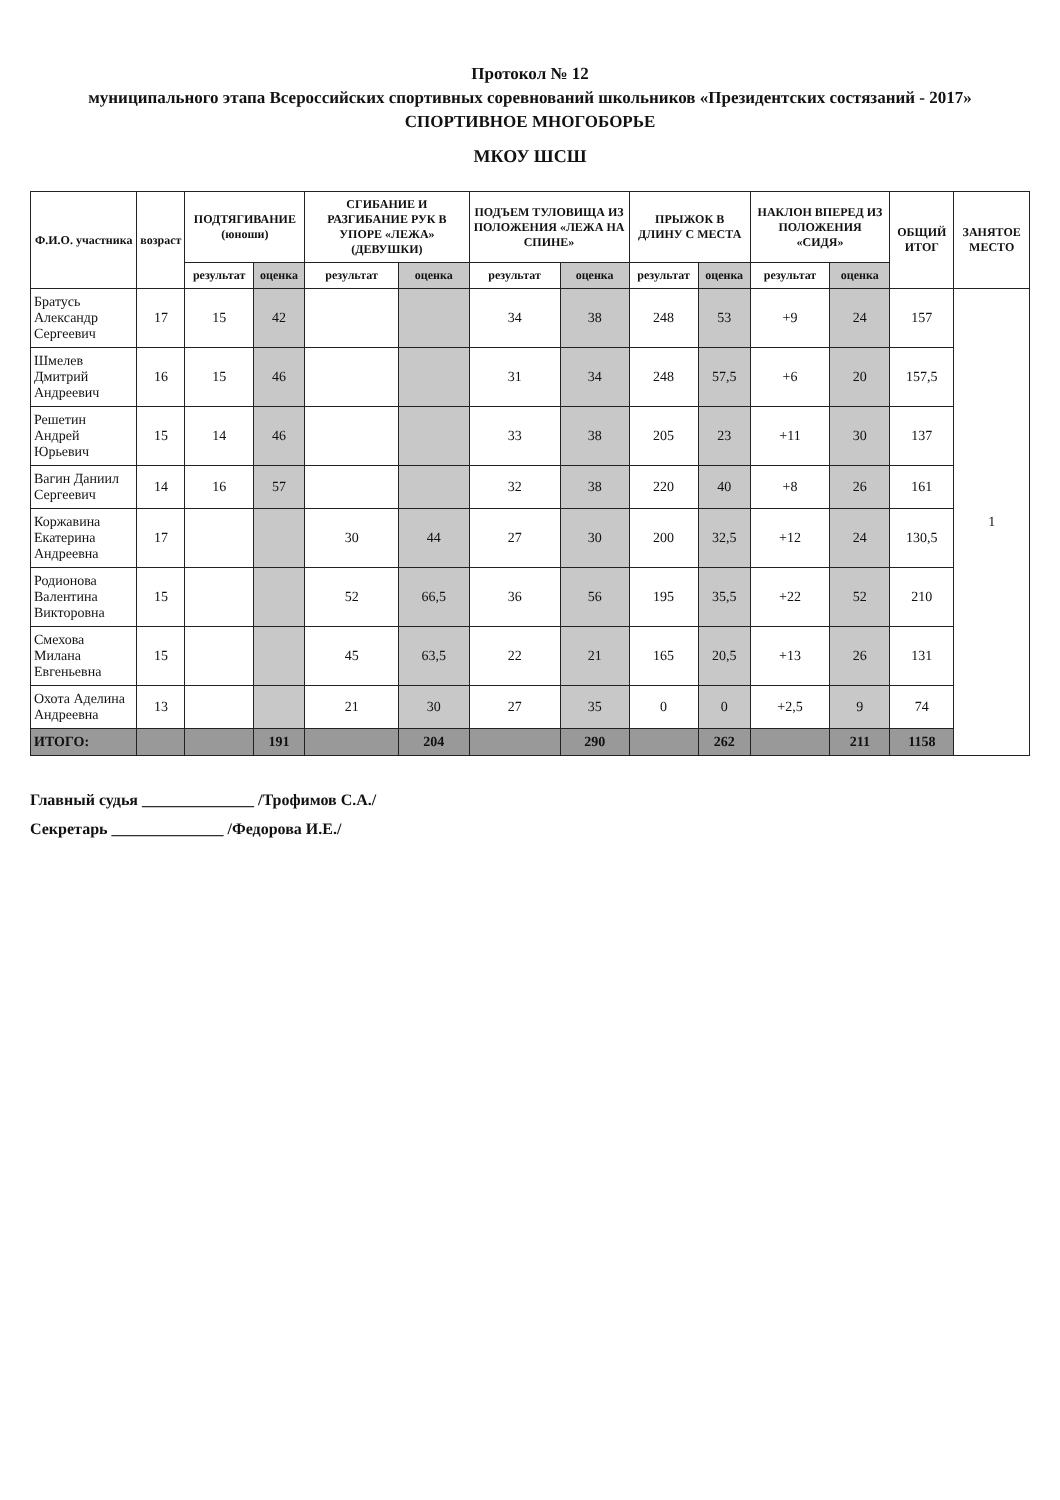Протокол № 12
муниципального этапа Всероссийских спортивных соревнований школьников «Президентских состязаний - 2017»
СПОРТИВНОЕ МНОГОБОРЬЕ
МКОУ ШСШ
| Ф.И.О. участника | возраст | ПОДТЯГИВАНИЕ (юноши) | | СГИБАНИЕ И РАЗГИБАНИЕ РУК В УПОРЕ «ЛЕЖА» (ДЕВУШКИ) | | ПОДЪЕМ ТУЛОВИЩА ИЗ ПОЛОЖЕНИЯ «ЛЕЖА НА СПИНЕ» | | ПРЫЖОК В ДЛИНУ С МЕСТА | | НАКЛОН ВПЕРЕД ИЗ ПОЛОЖЕНИЯ «СИДЯ» | | ОБЩИЙ ИТОГ | ЗАНЯТОЕ МЕСТО |
| --- | --- | --- | --- | --- | --- | --- | --- | --- | --- | --- | --- | --- | --- |
| | | результат | оценка | результат | оценка | результат | оценка | результат | оценка | результат | оценка | | |
| Братусь Александр Сергеевич | 17 | 15 | 42 | | | 34 | 38 | 248 | 53 | +9 | 24 | 157 | 1 |
| Шмелев Дмитрий Андреевич | 16 | 15 | 46 | | | 31 | 34 | 248 | 57,5 | +6 | 20 | 157,5 | |
| Решетин Андрей Юрьевич | 15 | 14 | 46 | | | 33 | 38 | 205 | 23 | +11 | 30 | 137 | |
| Вагин Даниил Сергеевич | 14 | 16 | 57 | | | 32 | 38 | 220 | 40 | +8 | 26 | 161 | |
| Коржавина Екатерина Андреевна | 17 | | | 30 | 44 | 27 | 30 | 200 | 32,5 | +12 | 24 | 130,5 | |
| Родионова Валентина Викторовна | 15 | | | 52 | 66,5 | 36 | 56 | 195 | 35,5 | +22 | 52 | 210 | |
| Смехова Милана Евгеньевна | 15 | | | 45 | 63,5 | 22 | 21 | 165 | 20,5 | +13 | 26 | 131 | |
| Охота Аделина Андреевна | 13 | | | 21 | 30 | 27 | 35 | 0 | 0 | +2,5 | 9 | 74 | |
| ИТОГО: | | | 191 | | 204 | | 290 | | 262 | | 211 | 1158 | |
Главный судья ______________ /Трофимов С.А./
Секретарь ______________ /Федорова И.Е./